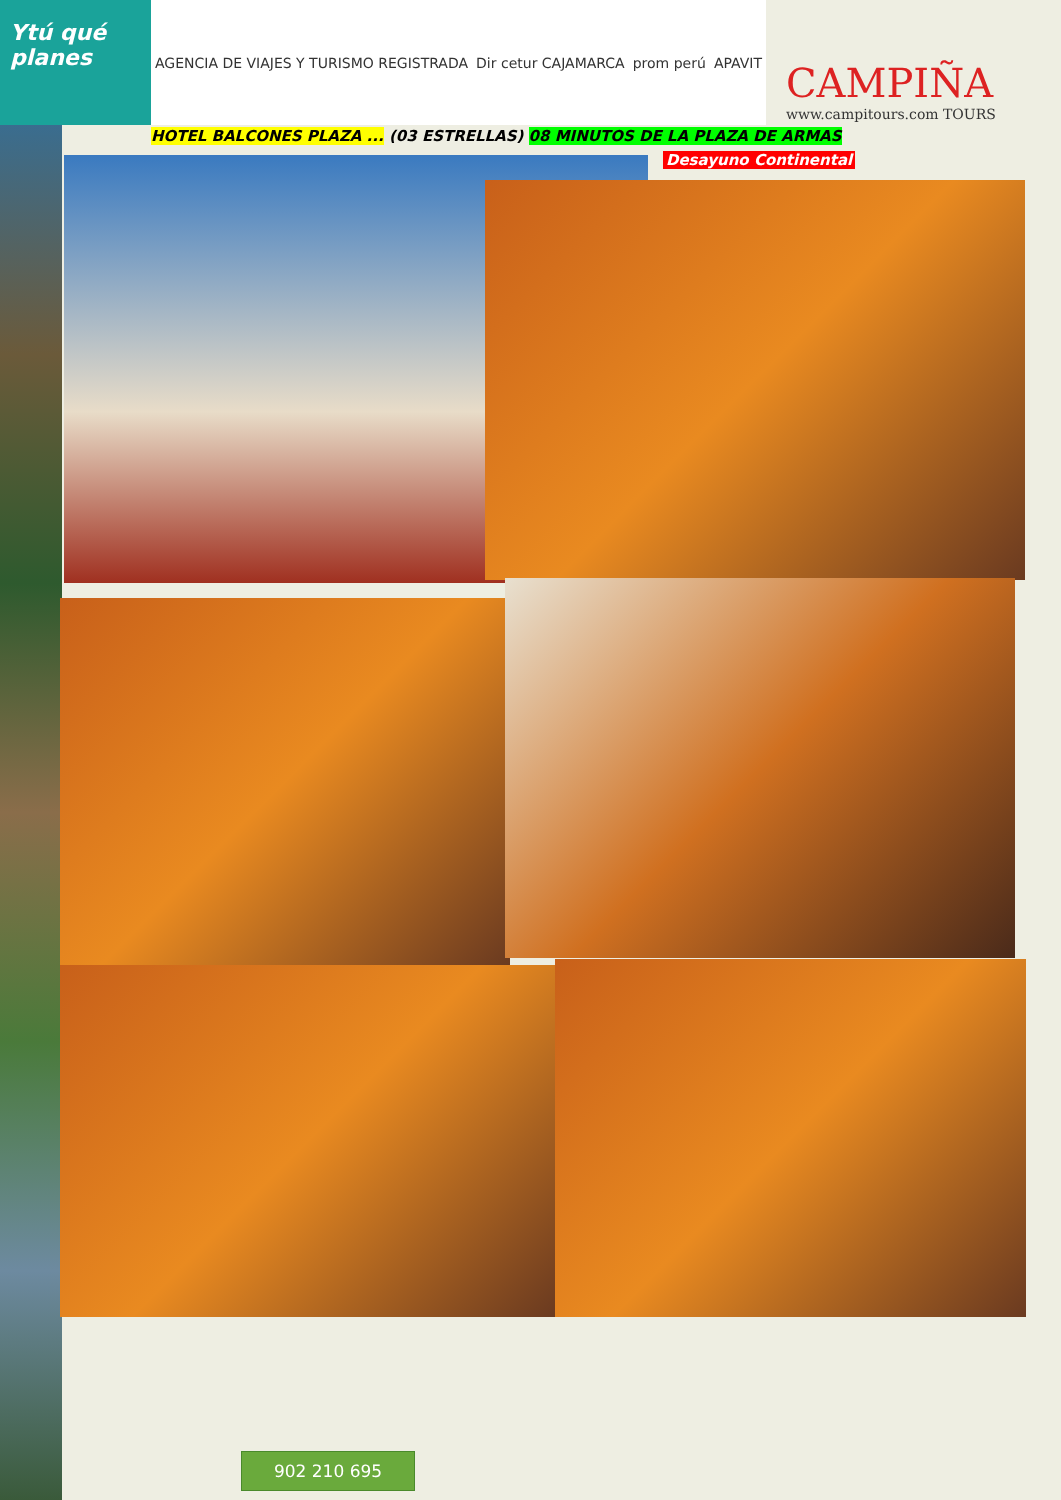Ytú qué planes
AGENCIA DE VIAJES Y TURISMO REGISTRADA Dir cetur CAJAMARCA prom perú APAVIT
CAMPIÑA
www.campitours.com TOURS
HOTEL BALCONES PLAZA ... (03 ESTRELLAS) 08 MINUTOS DE LA PLAZA DE ARMAS
Desayuno Continental
902 210 695